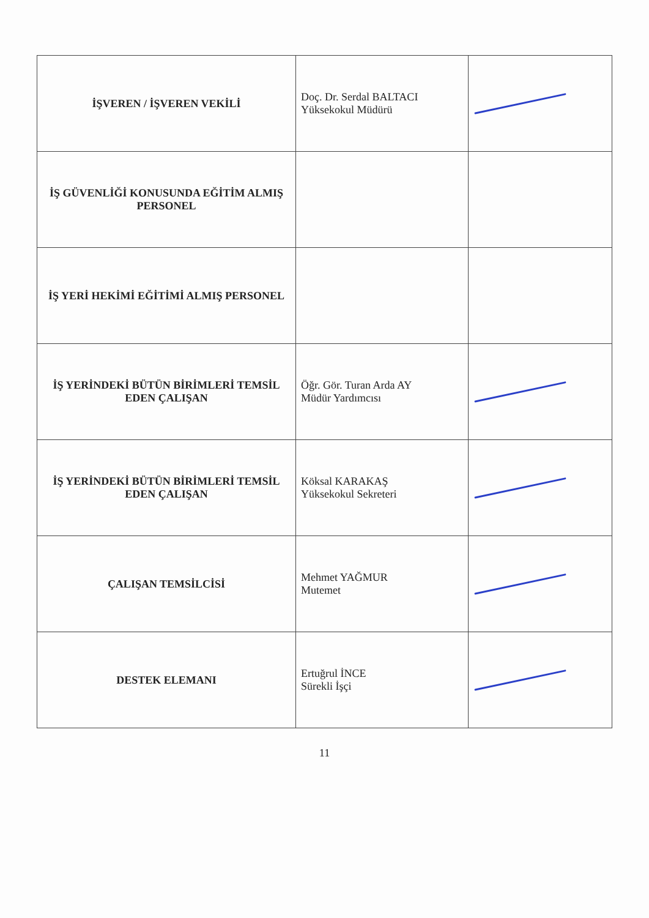| İŞVEREN / İŞVEREN VEKİLİ | Doç. Dr. Serdal BALTACI Yüksekokul Müdürü | |
| İŞ GÜVENLİĞİ KONUSUNDA EĞİTİM ALMIŞ PERSONEL | | |
| İŞ YERİ HEKİMİ EĞİTİMİ ALMIŞ PERSONEL | | |
| İŞ YERİNDEKİ BÜTÜN BİRİMLERİ TEMSİL EDEN ÇALIŞAN | Öğr. Gör. Turan Arda AY Müdür Yardımcısı | |
| İŞ YERİNDEKİ BÜTÜN BİRİMLERİ TEMSİL EDEN ÇALIŞAN | Köksal KARAKAŞ Yüksekokul Sekreteri | |
| ÇALIŞAN TEMSİLCİSİ | Mehmet YAĞMUR Mutemet | |
| DESTEK ELEMANI | Ertuğrul İNCE Sürekli İşçi | |
11